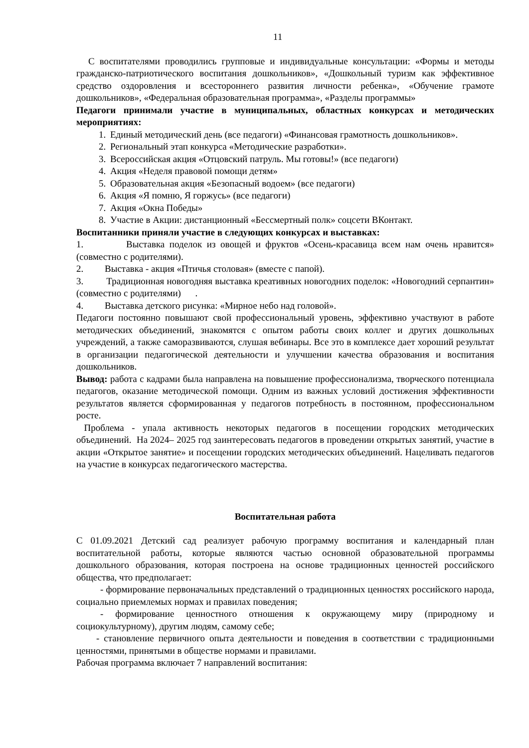11
С воспитателями проводились групповые и индивидуальные консультации: «Формы и методы гражданско-патриотического воспитания дошкольников», «Дошкольный туризм как эффективное средство оздоровления и всестороннего развития личности ребенка», «Обучение грамоте дошкольников», «Федеральная образовательная программа», «Разделы программы»
Педагоги принимали участие в муниципальных, областных конкурсах и методических мероприятиях:
1. Единый методический день (все педагоги) «Финансовая грамотность дошкольников».
2. Региональный этап конкурса «Методические разработки».
3. Всероссийская акция «Отцовский патруль. Мы готовы!» (все педагоги)
4. Акция «Неделя правовой помощи детям»
5. Образовательная акция «Безопасный водоем» (все педагоги)
6. Акция «Я помню, Я горжусь» (все педагоги)
7. Акция «Окна Победы»
8. Участие в Акции: дистанционный «Бессмертный полк» соцсети ВКонтакт.
Воспитанники приняли участие в следующих конкурсах и выставках:
1. Выставка поделок из овощей и фруктов «Осень-красавица всем нам очень нравится» (совместно с родителями).
2. Выставка - акция «Птичья столовая» (вместе с папой).
3. Традиционная новогодняя выставка креативных новогодних поделок: «Новогодний серпантин» (совместно с родителями) .
4. Выставка детского рисунка: «Мирное небо над головой».
Педагоги постоянно повышают свой профессиональный уровень, эффективно участвуют в работе методических объединений, знакомятся с опытом работы своих коллег и других дошкольных учреждений, а также саморазвиваются, слушая вебинары. Все это в комплексе дает хороший результат в организации педагогической деятельности и улучшении качества образования и воспитания дошкольников.
Вывод: работа с кадрами была направлена на повышение профессионализма, творческого потенциала педагогов, оказание методической помощи. Одним из важных условий достижения эффективности результатов является сформированная у педагогов потребность в постоянном, профессиональном росте.
Проблема - упала активность некоторых педагогов в посещении городских методических объединений. На 2024– 2025 год заинтересовать педагогов в проведении открытых занятий, участие в акции «Открытое занятие» и посещении городских методических объединений. Нацеливать педагогов на участие в конкурсах педагогического мастерства.
Воспитательная работа
С 01.09.2021 Детский сад реализует рабочую программу воспитания и календарный план воспитательной работы, которые являются частью основной образовательной программы дошкольного образования, которая построена на основе традиционных ценностей российского общества, что предполагает:
- формирование первоначальных представлений о традиционных ценностях российского народа, социально приемлемых нормах и правилах поведения;
- формирование ценностного отношения к окружающему миру (природному и социокультурному), другим людям, самому себе;
- становление первичного опыта деятельности и поведения в соответствии с традиционными ценностями, принятыми в обществе нормами и правилами.
Рабочая программа включает 7 направлений воспитания: